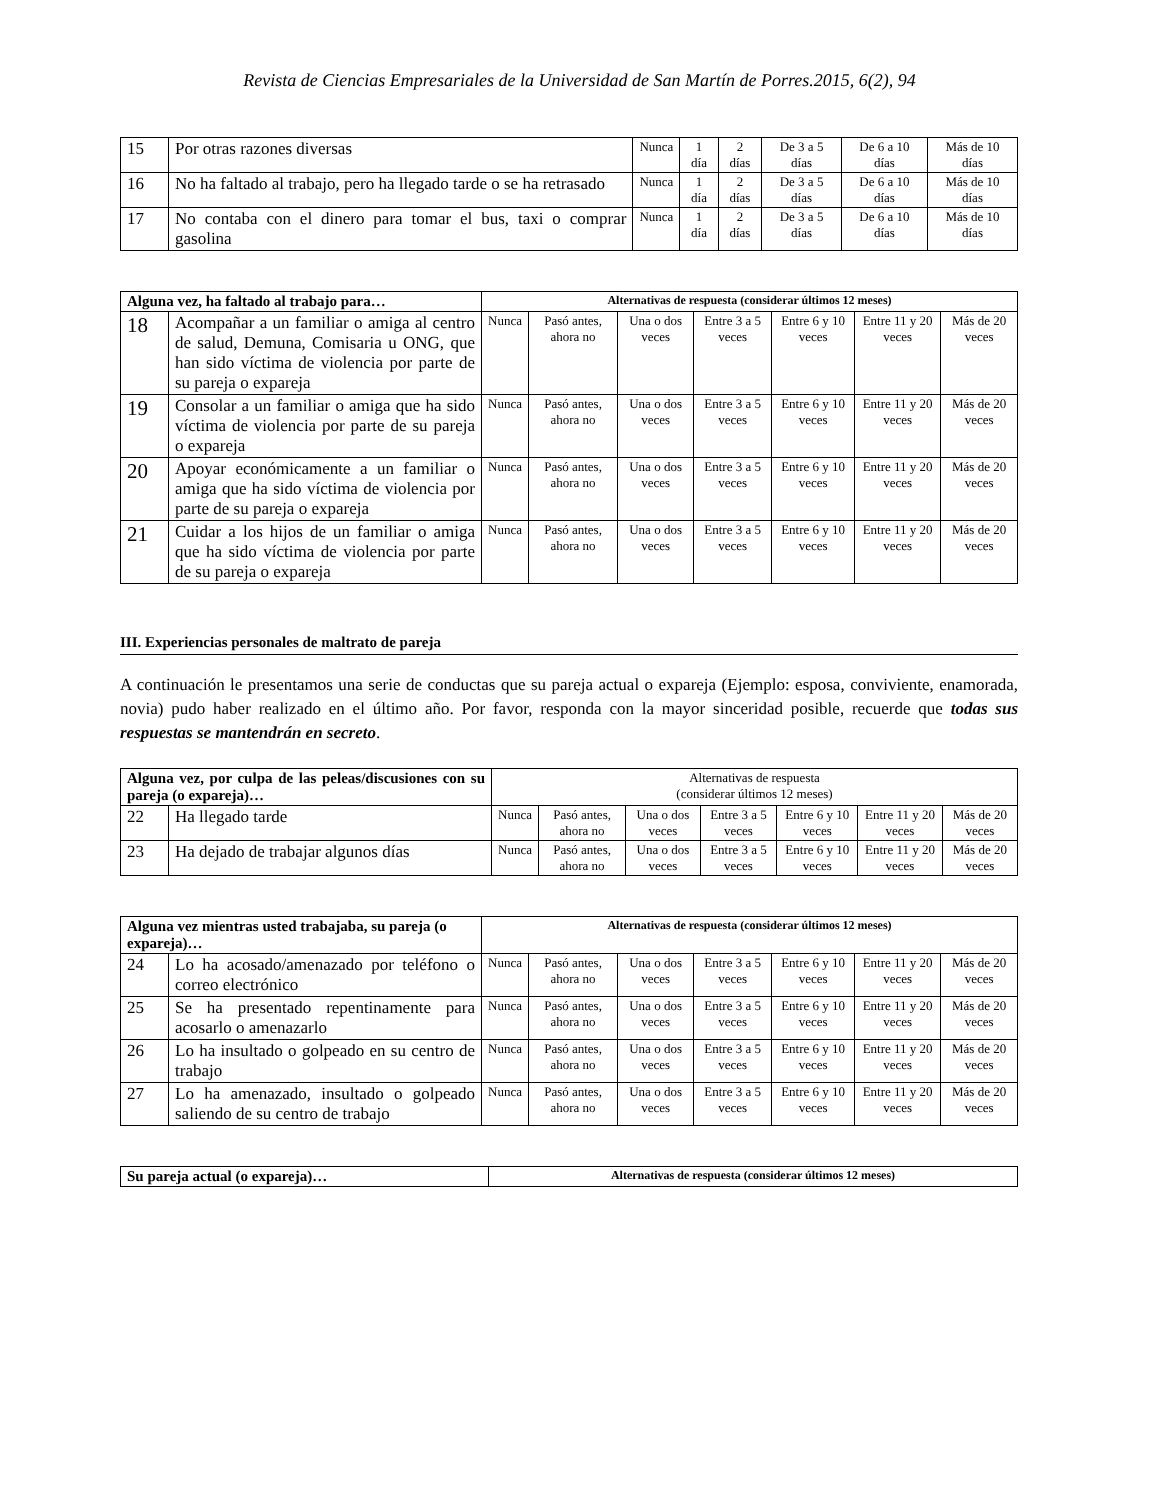Revista de Ciencias Empresariales de la Universidad de San Martín de Porres.2015, 6(2), 94
| 15 | Por otras razones diversas | Nunca | 1 día | 2 días | De 3 a 5 días | De 6 a 10 días | Más de 10 días |
| 16 | No ha faltado al trabajo, pero ha llegado tarde o se ha retrasado | Nunca | 1 día | 2 días | De 3 a 5 días | De 6 a 10 días | Más de 10 días |
| 17 | No contaba con el dinero para tomar el bus, taxi o comprar gasolina | Nunca | 1 día | 2 días | De 3 a 5 días | De 6 a 10 días | Más de 10 días |
| Alguna vez, ha faltado al trabajo para… | | Alternativas de respuesta (considerar últimos 12 meses) | | | | | | |
| --- | --- | --- | --- | --- | --- | --- | --- | --- |
| 18 | Acompañar a un familiar o amiga al centro de salud, Demuna, Comisaria u ONG, que han sido víctima de violencia por parte de su pareja o expareja | Nunca | Pasó antes, ahora no | Una o dos veces | Entre 3 a 5 veces | Entre 6 y 10 veces | Entre 11 y 20 veces | Más de 20 veces |
| 19 | Consolar a un familiar o amiga que ha sido víctima de violencia por parte de su pareja o expareja | Nunca | Pasó antes, ahora no | Una o dos veces | Entre 3 a 5 veces | Entre 6 y 10 veces | Entre 11 y 20 veces | Más de 20 veces |
| 20 | Apoyar económicamente a un familiar o amiga que ha sido víctima de violencia por parte de su pareja o expareja | Nunca | Pasó antes, ahora no | Una o dos veces | Entre 3 a 5 veces | Entre 6 y 10 veces | Entre 11 y 20 veces | Más de 20 veces |
| 21 | Cuidar a los hijos de un familiar o amiga que ha sido víctima de violencia por parte de su pareja o expareja | Nunca | Pasó antes, ahora no | Una o dos veces | Entre 3 a 5 veces | Entre 6 y 10 veces | Entre 11 y 20 veces | Más de 20 veces |
III. Experiencias personales de maltrato de pareja
A continuación le presentamos una serie de conductas que su pareja actual o expareja (Ejemplo: esposa, conviviente, enamorada, novia) pudo haber realizado en el último año. Por favor, responda con la mayor sinceridad posible, recuerde que todas sus respuestas se mantendrán en secreto.
| Alguna vez, por culpa de las peleas/discusiones con su pareja (o expareja)… | | Alternativas de respuesta (considerar últimos 12 meses) | | | | | | |
| --- | --- | --- | --- | --- | --- | --- | --- | --- |
| 22 | Ha llegado tarde | Nunca | Pasó antes, ahora no | Una o dos veces | Entre 3 a 5 veces | Entre 6 y 10 veces | Entre 11 y 20 veces | Más de 20 veces |
| 23 | Ha dejado de trabajar algunos días | Nunca | Pasó antes, ahora no | Una o dos veces | Entre 3 a 5 veces | Entre 6 y 10 veces | Entre 11 y 20 veces | Más de 20 veces |
| Alguna vez mientras usted trabajaba, su pareja (o expareja)… | | Alternativas de respuesta (considerar últimos 12 meses) | | | | | | |
| --- | --- | --- | --- | --- | --- | --- | --- | --- |
| 24 | Lo ha acosado/amenazado por teléfono o correo electrónico | Nunca | Pasó antes, ahora no | Una o dos veces | Entre 3 a 5 veces | Entre 6 y 10 veces | Entre 11 y 20 veces | Más de 20 veces |
| 25 | Se ha presentado repentinamente para acosarlo o amenazarlo | Nunca | Pasó antes, ahora no | Una o dos veces | Entre 3 a 5 veces | Entre 6 y 10 veces | Entre 11 y 20 veces | Más de 20 veces |
| 26 | Lo ha insultado o golpeado en su centro de trabajo | Nunca | Pasó antes, ahora no | Una o dos veces | Entre 3 a 5 veces | Entre 6 y 10 veces | Entre 11 y 20 veces | Más de 20 veces |
| 27 | Lo ha amenazado, insultado o golpeado saliendo de su centro de trabajo | Nunca | Pasó antes, ahora no | Una o dos veces | Entre 3 a 5 veces | Entre 6 y 10 veces | Entre 11 y 20 veces | Más de 20 veces |
| Su pareja actual (o expareja)… | Alternativas de respuesta (considerar últimos 12 meses) |
| --- | --- |